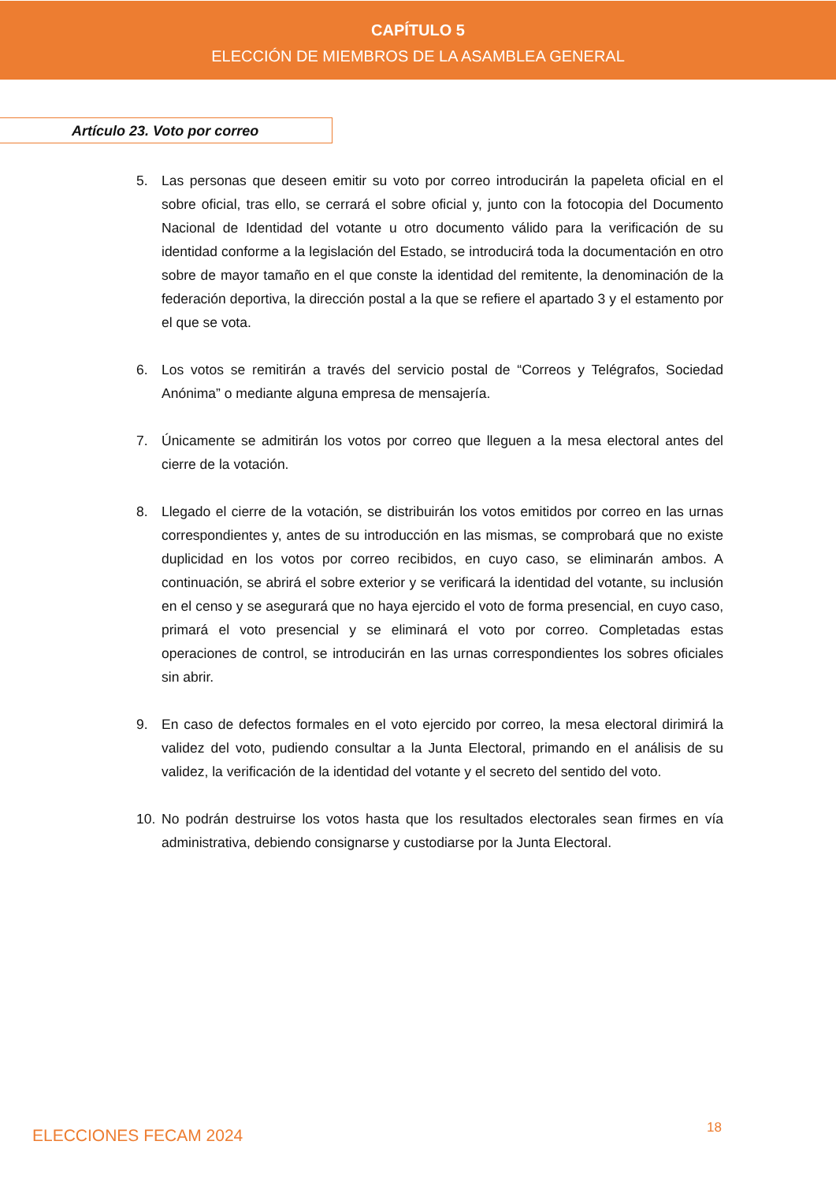CAPÍTULO 5
ELECCIÓN DE MIEMBROS DE LA ASAMBLEA GENERAL
Artículo 23. Voto por correo
5. Las personas que deseen emitir su voto por correo introducirán la papeleta oficial en el sobre oficial, tras ello, se cerrará el sobre oficial y, junto con la fotocopia del Documento Nacional de Identidad del votante u otro documento válido para la verificación de su identidad conforme a la legislación del Estado, se introducirá toda la documentación en otro sobre de mayor tamaño en el que conste la identidad del remitente, la denominación de la federación deportiva, la dirección postal a la que se refiere el apartado 3 y el estamento por el que se vota.
6. Los votos se remitirán a través del servicio postal de “Correos y Telégrafos, Sociedad Anónima” o mediante alguna empresa de mensajería.
7. Únicamente se admitirán los votos por correo que lleguen a la mesa electoral antes del cierre de la votación.
8. Llegado el cierre de la votación, se distribuirán los votos emitidos por correo en las urnas correspondientes y, antes de su introducción en las mismas, se comprobará que no existe duplicidad en los votos por correo recibidos, en cuyo caso, se eliminarán ambos. A continuación, se abrirá el sobre exterior y se verificará la identidad del votante, su inclusión en el censo y se asegurará que no haya ejercido el voto de forma presencial, en cuyo caso, primará el voto presencial y se eliminará el voto por correo. Completadas estas operaciones de control, se introducirán en las urnas correspondientes los sobres oficiales sin abrir.
9. En caso de defectos formales en el voto ejercido por correo, la mesa electoral dirimirá la validez del voto, pudiendo consultar a la Junta Electoral, primando en el análisis de su validez, la verificación de la identidad del votante y el secreto del sentido del voto.
10. No podrán destruirse los votos hasta que los resultados electorales sean firmes en vía administrativa, debiendo consignarse y custodiarse por la Junta Electoral.
ELECCIONES FECAM 2024 18